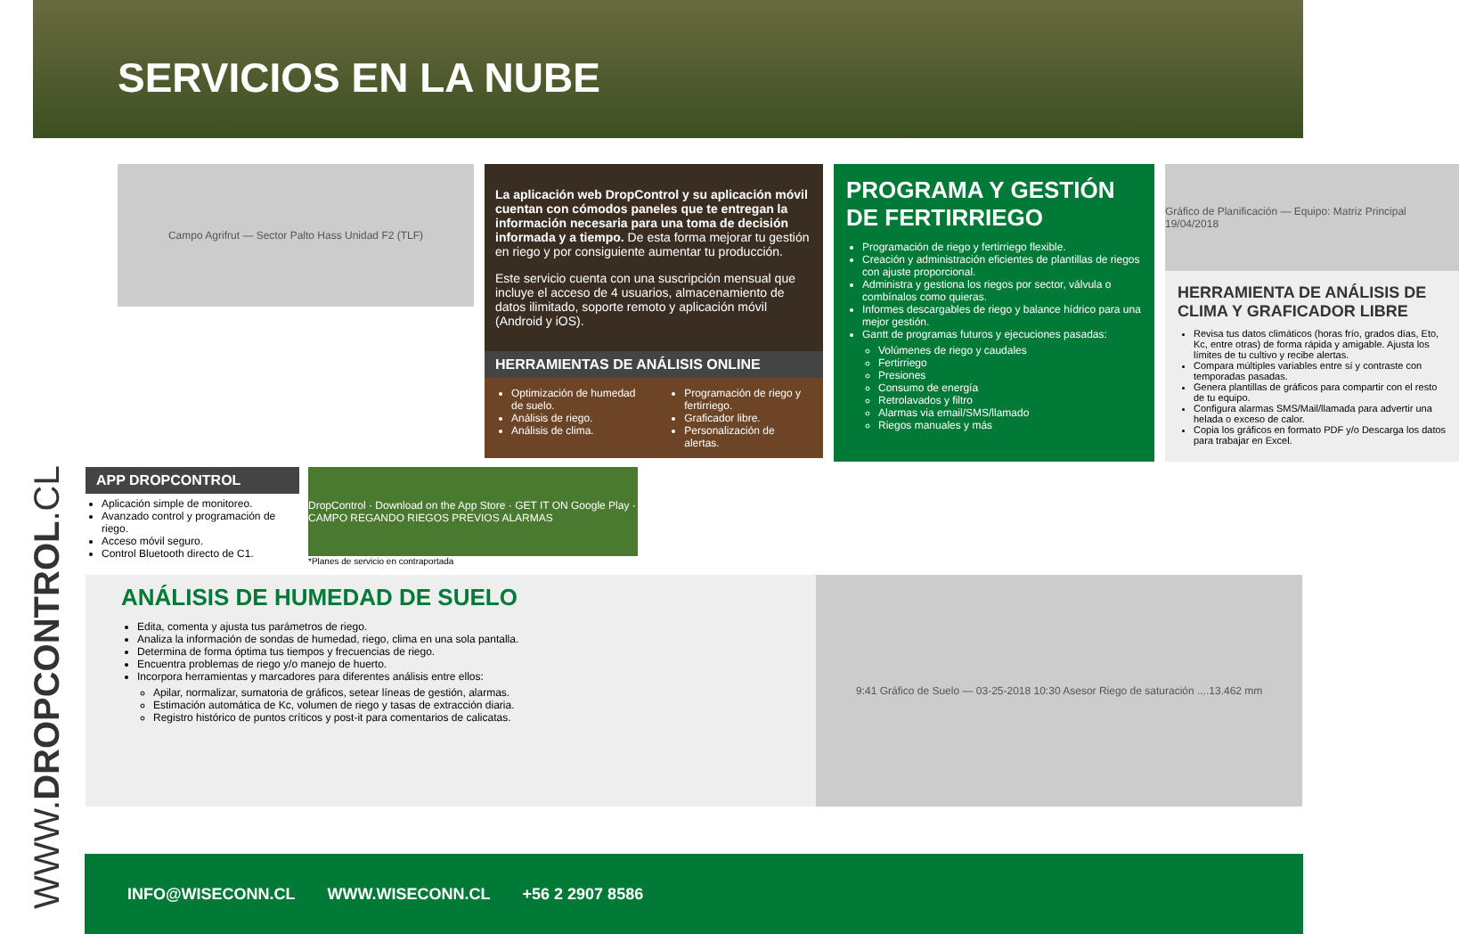WWW.DROPCONTROL.CL
SERVICIOS EN LA NUBE
Campo Agrifrut — Sector Palto Hass Unidad F2 (TLF)
La aplicación web DropControl y su aplicación móvil cuentan con cómodos paneles que te entregan la información necesaria para una toma de decisión informada y a tiempo. De esta forma mejorar tu gestión en riego y por consiguiente aumentar tu producción.
Este servicio cuenta con una suscripción mensual que incluye el acceso de 4 usuarios, almacenamiento de datos ilimitado, soporte remoto y aplicación móvil (Android y iOS).
HERRAMIENTAS DE ANÁLISIS ONLINE
Optimización de humedad de suelo.
Análisis de riego.
Análisis de clima.
Programación de riego y fertirriego.
Graficador libre.
Personalización de alertas.
PROGRAMA Y GESTIÓN DE FERTIRRIEGO
Programación de riego y fertirriego flexible.
Creación y administración eficientes de plantillas de riegos con ajuste proporcional.
Administra y gestiona los riegos por sector, válvula o combínalos como quieras.
Informes descargables de riego y balance hídrico para una mejor gestión.
Gantt de programas futuros y ejecuciones pasadas:
Volúmenes de riego y caudales
Fertirriego
Presiones
Consumo de energía
Retrolavados y filtro
Alarmas via email/SMS/llamado
Riegos manuales y más
Gráfico de Planificación — Equipo: Matriz Principal 19/04/2018
HERRAMIENTA DE ANÁLISIS DE CLIMA Y GRAFICADOR LIBRE
Revisa tus datos climáticos (horas frío, grados días, Eto, Kc, entre otras) de forma rápida y amigable. Ajusta los límites de tu cultivo y recibe alertas.
Compara múltiples variables entre sí y contraste con temporadas pasadas.
Genera plantillas de gráficos para compartir con el resto de tu equipo.
Configura alarmas SMS/Mail/llamada para advertir una helada o exceso de calor.
Copia los gráficos en formato PDF y/o Descarga los datos para trabajar en Excel.
APP DROPCONTROL
Aplicación simple de monitoreo.
Avanzado control y programación de riego.
Acceso móvil seguro.
Control Bluetooth directo de C1.
DropControl · Download on the App Store · GET IT ON Google Play · CAMPO REGANDO RIEGOS PREVIOS ALARMAS
*Planes de servicio en contraportada
ANÁLISIS DE HUMEDAD DE SUELO
Edita, comenta y ajusta tus parámetros de riego.
Analiza la información de sondas de humedad, riego, clima en una sola pantalla.
Determina de forma óptima tus tiempos y frecuencias de riego.
Encuentra problemas de riego y/o manejo de huerto.
Incorpora herramientas y marcadores para diferentes análisis entre ellos:
Apilar, normalizar, sumatoria de gráficos, setear líneas de gestión, alarmas.
Estimación automática de Kc, volumen de riego y tasas de extracción diaria.
Registro histórico de puntos críticos y post-it para comentarios de calicatas.
9:41 Gráfico de Suelo — 03-25-2018 10:30 Asesor Riego de saturación ....13.462 mm
INFO@WISECONN.CL WWW.WISECONN.CL +56 2 2907 8586